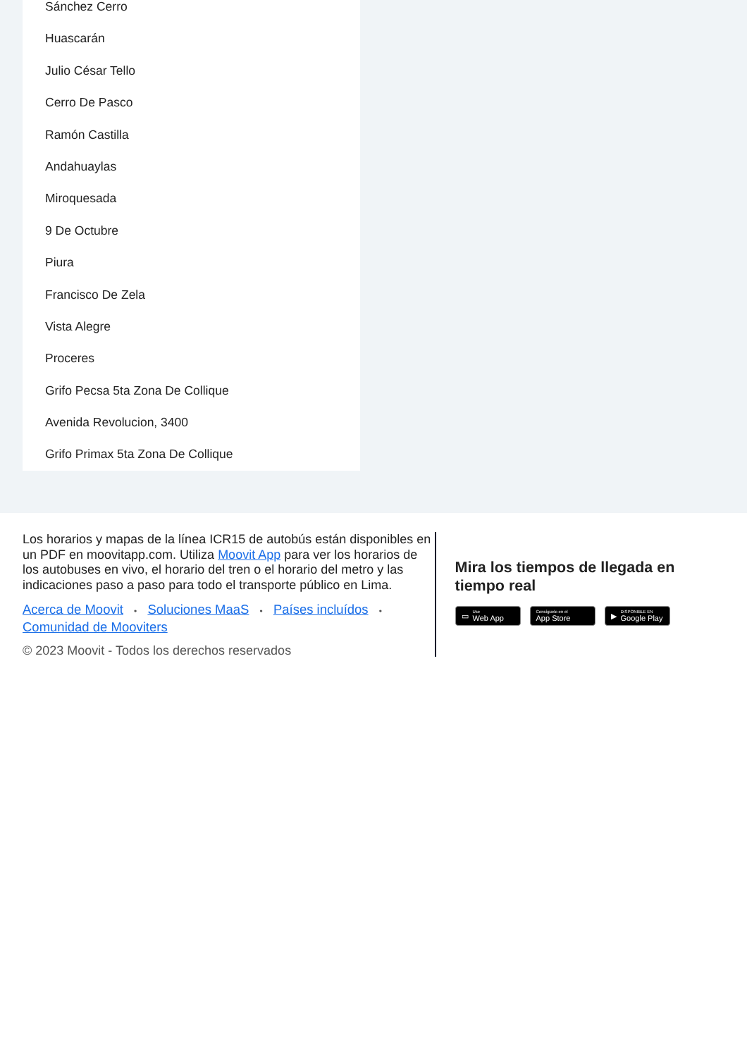Sánchez Cerro
Huascarán
Julio César Tello
Cerro De Pasco
Ramón Castilla
Andahuaylas
Miroquesada
9 De Octubre
Piura
Francisco De Zela
Vista Alegre
Proceres
Grifo Pecsa 5ta Zona De Collique
Avenida Revolucion, 3400
Grifo Primax 5ta Zona De Collique
Los horarios y mapas de la línea ICR15 de autobús están disponibles en un PDF en moovitapp.com. Utiliza Moovit App para ver los horarios de los autobuses en vivo, el horario del tren o el horario del metro y las indicaciones paso a paso para todo el transporte público en Lima.
Acerca de Moovit • Soluciones MaaS • Países incluídos •
Comunidad de Mooviters
© 2023 Moovit - Todos los derechos reservados
Mira los tiempos de llegada en tiempo real
▭ Use
Web App
Consíguelo en el
App Store
▶ DISPONIBLE EN
Google Play